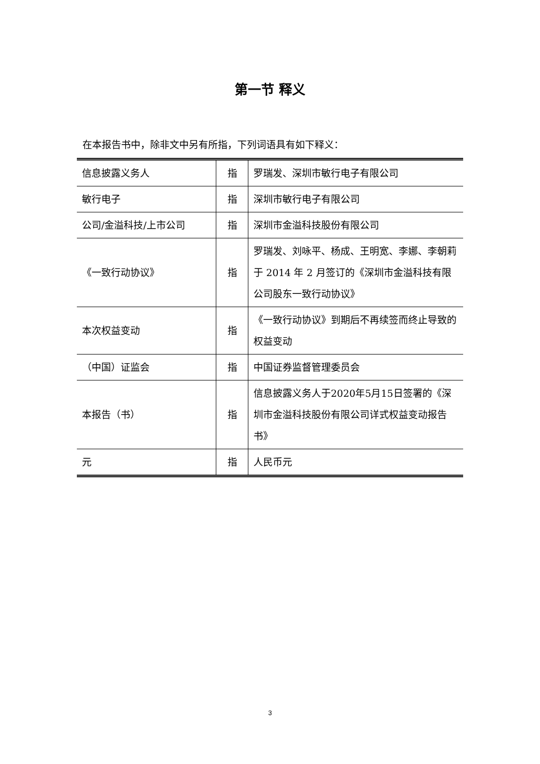第一节 释义
在本报告书中，除非文中另有所指，下列词语具有如下释义：
| 信息披露义务人 | 指 | 罗瑞发、深圳市敏行电子有限公司 |
| 敏行电子 | 指 | 深圳市敏行电子有限公司 |
| 公司/金溢科技/上市公司 | 指 | 深圳市金溢科技股份有限公司 |
| 《一致行动协议》 | 指 | 罗瑞发、刘咏平、杨成、王明宽、李娜、李朝莉于 2014 年 2 月签订的《深圳市金溢科技有限公司股东一致行动协议》 |
| 本次权益变动 | 指 | 《一致行动协议》到期后不再续签而终止导致的权益变动 |
| （中国）证监会 | 指 | 中国证券监督管理委员会 |
| 本报告（书） | 指 | 信息披露义务人于2020年5月15日签署的《深圳市金溢科技股份有限公司详式权益变动报告书》 |
| 元 | 指 | 人民币元 |
3